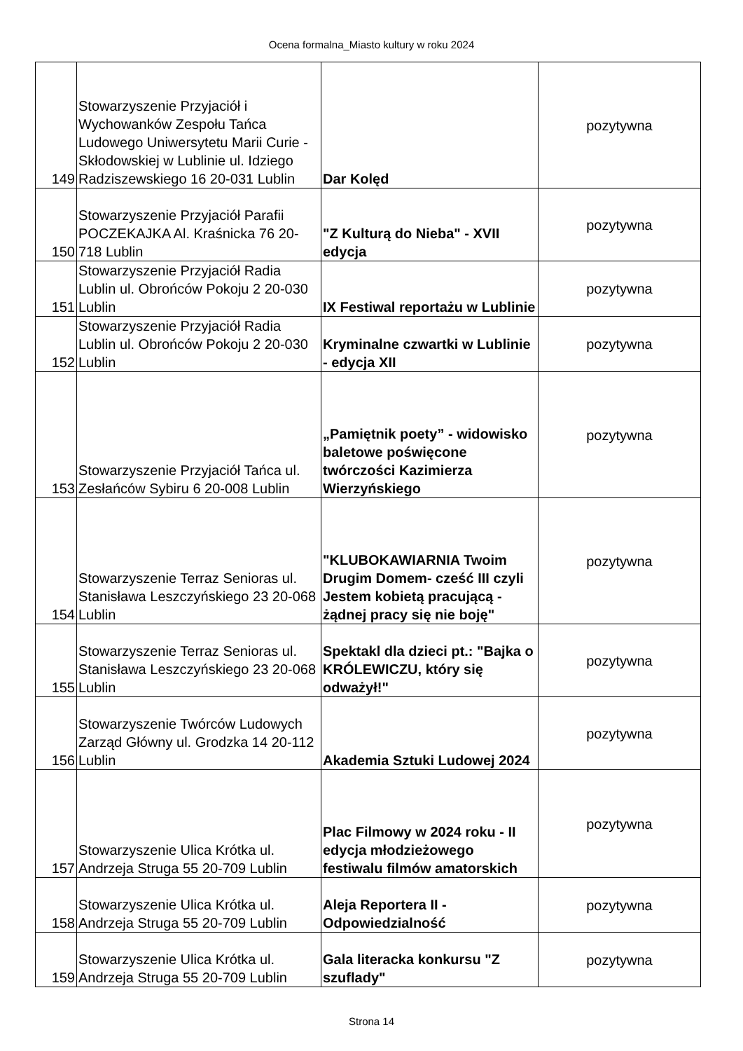Ocena formalna_Miasto kultury w roku 2024
| 149 | Stowarzyszenie Przyjaciół i Wychowanków Zespołu Tańca Ludowego Uniwersytetu Marii Curie - Skłodowskiej w Lublinie ul. Idziego Radziszewskiego 16 20-031 Lublin | Dar Kolęd | pozytywna |
| 150 | Stowarzyszenie Przyjaciół Parafii POCZEKAJKA Al. Kraśnicka 76 20-718 Lublin | "Z Kulturą do Nieba" - XVII edycja | pozytywna |
| 151 | Stowarzyszenie Przyjaciół Radia Lublin ul. Obrońców Pokoju 2 20-030 Lublin | IX Festiwal reportażu w Lublinie | pozytywna |
| 152 | Stowarzyszenie Przyjaciół Radia Lublin ul. Obrońców Pokoju 2 20-030 Lublin | Kryminalne czwartki w Lublinie - edycja XII | pozytywna |
| 153 | Stowarzyszenie Przyjaciół Tańca ul. Zesłańców Sybiru 6 20-008 Lublin | „Pamiętnik poety” - widowisko baletowe poświęcone twórczości Kazimierza Wierzyńskiego | pozytywna |
| 154 | Stowarzyszenie Terraz Senioras ul. Stanisława Leszczyńskiego 23 20-068 Lublin | "KLUBOKAWIARNIA Twoim Drugim Domem- cześć III czyli Jestem kobietą pracującą - żądnej pracy się nie boję" | pozytywna |
| 155 | Stowarzyszenie Terraz Senioras ul. Stanisława Leszczyńskiego 23 20-068 Lublin | Spektakl dla dzieci pt.: "Bajka o KRÓLEWICZU, który się odważył!" | pozytywna |
| 156 | Stowarzyszenie Twórców Ludowych Zarząd Główny ul. Grodzka 14 20-112 Lublin | Akademia Sztuki Ludowej 2024 | pozytywna |
| 157 | Stowarzyszenie Ulica Krótka ul. Andrzeja Struga 55 20-709 Lublin | Plac Filmowy w 2024 roku - II edycja młodzieżowego festiwalu filmów amatorskich | pozytywna |
| 158 | Stowarzyszenie Ulica Krótka ul. Andrzeja Struga 55 20-709 Lublin | Aleja Reportera II - Odpowiedzialność | pozytywna |
| 159 | Stowarzyszenie Ulica Krótka ul. Andrzeja Struga 55 20-709 Lublin | Gala literacka konkursu "Z szuflady" | pozytywna |
Strona 14